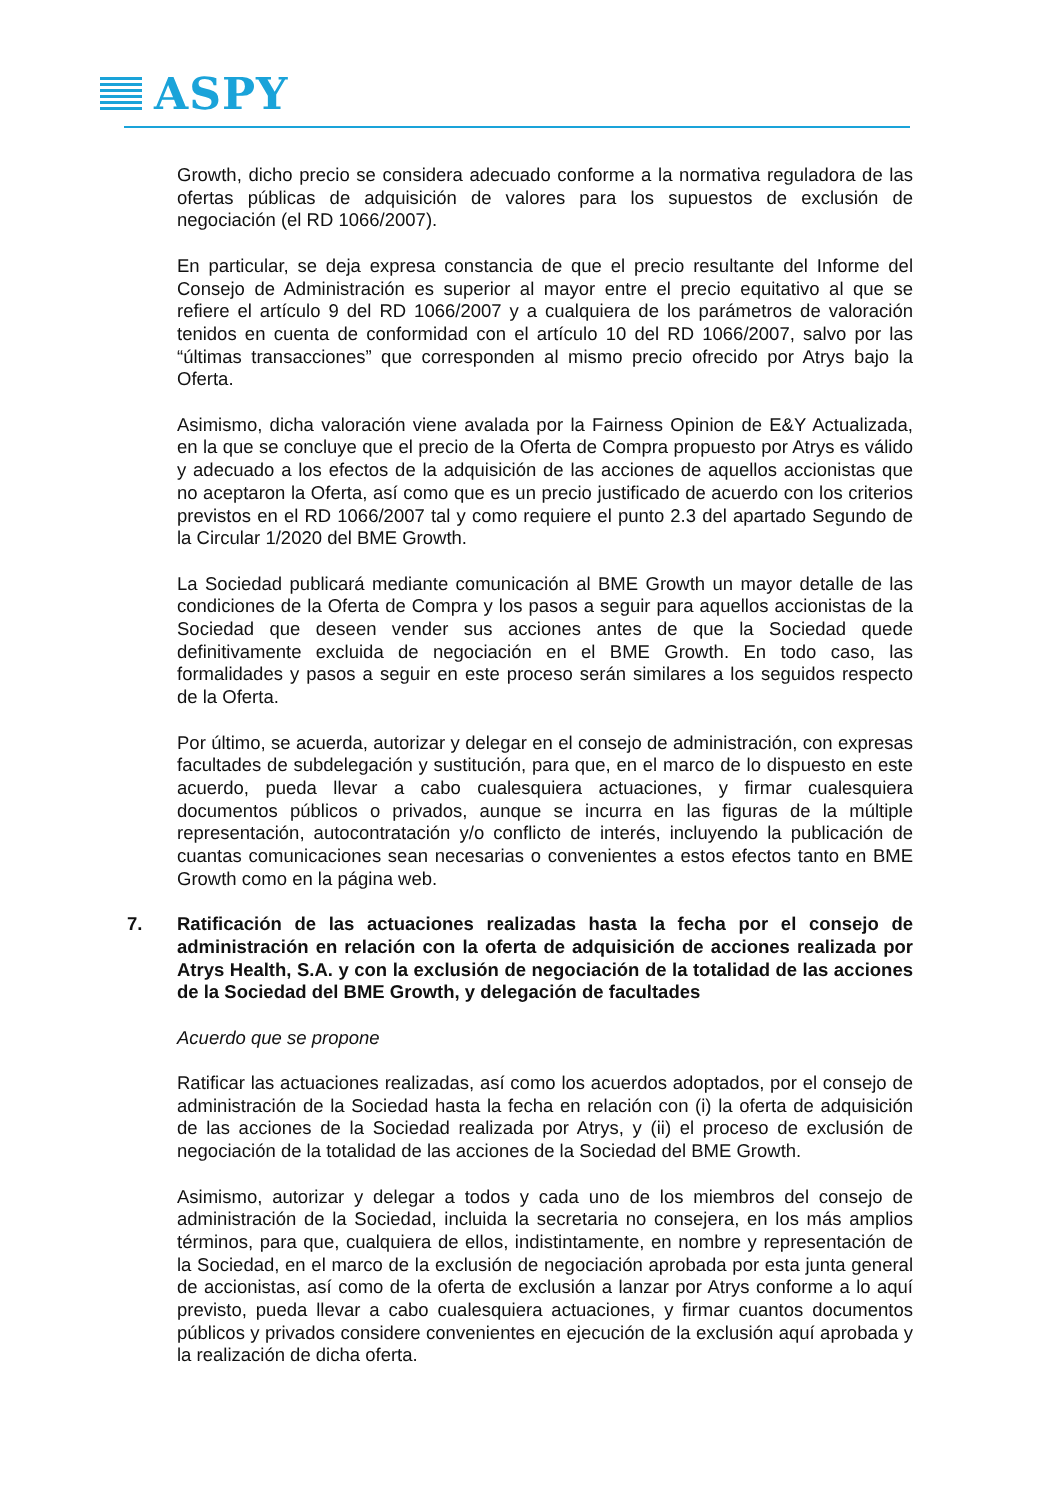ASPY
Growth, dicho precio se considera adecuado conforme a la normativa reguladora de las ofertas públicas de adquisición de valores para los supuestos de exclusión de negociación (el RD 1066/2007).
En particular, se deja expresa constancia de que el precio resultante del Informe del Consejo de Administración es superior al mayor entre el precio equitativo al que se refiere el artículo 9 del RD 1066/2007 y a cualquiera de los parámetros de valoración tenidos en cuenta de conformidad con el artículo 10 del RD 1066/2007, salvo por las “últimas transacciones” que corresponden al mismo precio ofrecido por Atrys bajo la Oferta.
Asimismo, dicha valoración viene avalada por la Fairness Opinion de E&Y Actualizada, en la que se concluye que el precio de la Oferta de Compra propuesto por Atrys es válido y adecuado a los efectos de la adquisición de las acciones de aquellos accionistas que no aceptaron la Oferta, así como que es un precio justificado de acuerdo con los criterios previstos en el RD 1066/2007 tal y como requiere el punto 2.3 del apartado Segundo de la Circular 1/2020 del BME Growth.
La Sociedad publicará mediante comunicación al BME Growth un mayor detalle de las condiciones de la Oferta de Compra y los pasos a seguir para aquellos accionistas de la Sociedad que deseen vender sus acciones antes de que la Sociedad quede definitivamente excluida de negociación en el BME Growth. En todo caso, las formalidades y pasos a seguir en este proceso serán similares a los seguidos respecto de la Oferta.
Por último, se acuerda, autorizar y delegar en el consejo de administración, con expresas facultades de subdelegación y sustitución, para que, en el marco de lo dispuesto en este acuerdo, pueda llevar a cabo cualesquiera actuaciones, y firmar cualesquiera documentos públicos o privados, aunque se incurra en las figuras de la múltiple representación, autocontratación y/o conflicto de interés, incluyendo la publicación de cuantas comunicaciones sean necesarias o convenientes a estos efectos tanto en BME Growth como en la página web.
7. Ratificación de las actuaciones realizadas hasta la fecha por el consejo de administración en relación con la oferta de adquisición de acciones realizada por Atrys Health, S.A. y con la exclusión de negociación de la totalidad de las acciones de la Sociedad del BME Growth, y delegación de facultades
Acuerdo que se propone
Ratificar las actuaciones realizadas, así como los acuerdos adoptados, por el consejo de administración de la Sociedad hasta la fecha en relación con (i) la oferta de adquisición de las acciones de la Sociedad realizada por Atrys, y (ii) el proceso de exclusión de negociación de la totalidad de las acciones de la Sociedad del BME Growth.
Asimismo, autorizar y delegar a todos y cada uno de los miembros del consejo de administración de la Sociedad, incluida la secretaria no consejera, en los más amplios términos, para que, cualquiera de ellos, indistintamente, en nombre y representación de la Sociedad, en el marco de la exclusión de negociación aprobada por esta junta general de accionistas, así como de la oferta de exclusión a lanzar por Atrys conforme a lo aquí previsto, pueda llevar a cabo cualesquiera actuaciones, y firmar cuantos documentos públicos y privados considere convenientes en ejecución de la exclusión aquí aprobada y la realización de dicha oferta.